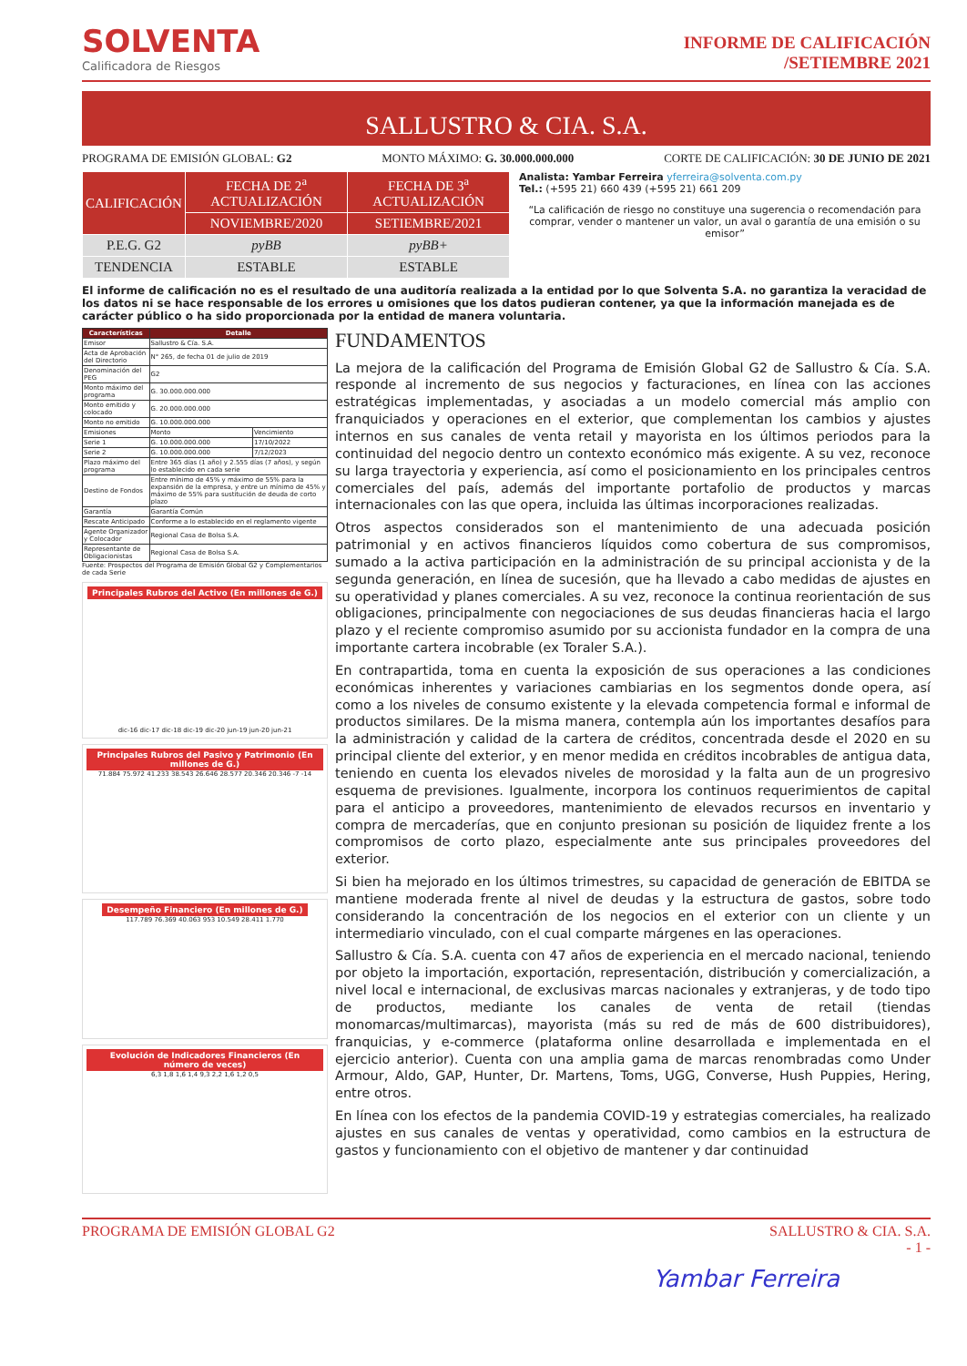SOLVENTA
Calificadora de Riesgos
INFORME DE CALIFICACIÓN
/SETIEMBRE 2021
SALLUSTRO & CIA. S.A.
PROGRAMA DE EMISIÓN GLOBAL: G2 MONTO MÁXIMO: G. 30.000.000.000 CORTE DE CALIFICACIÓN: 30 DE JUNIO DE 2021
| CALIFICACIÓN | FECHA DE 2<sup>a</sup> ACTUALIZACIÓN | FECHA DE 3<sup>a</sup> ACTUALIZACIÓN |
| | NOVIEMBRE/2020 | SETIEMBRE/2021 |
| P.E.G. G2 | pyBB | pyBB+ |
| TENDENCIA | ESTABLE | ESTABLE |
Analista: Yambar Ferreira yferreira@solventa.com.py
Tel.: (+595 21) 660 439 (+595 21) 661 209
“La calificación de riesgo no constituye una sugerencia o recomendación para comprar, vender o mantener un valor, un aval o garantía de una emisión o su emisor”
El informe de calificación no es el resultado de una auditoría realizada a la entidad por lo que Solventa S.A. no garantiza la veracidad de los datos ni se hace responsable de los errores u omisiones que los datos pudieran contener, ya que la información manejada es de carácter público o ha sido proporcionada por la entidad de manera voluntaria.
| Características | Detalle | |
| --- | --- | --- |
| Emisor | Sallustro & Cía. S.A. | |
| Acta de Aprobación del Directorio | N° 265, de fecha 01 de julio de 2019 | |
| Denominación del PEG | G2 | |
| Monto máximo del programa | G. 30.000.000.000 | |
| Monto emitido y colocado | G. 20.000.000.000 | |
| Monto no emitido | G. 10.000.000.000 | |
| Emisiones | Monto | Vencimiento |
| Serie 1 | G. 10.000.000.000 | 17/10/2022 |
| Serie 2 | G. 10.000.000.000 | 7/12/2023 |
| Plazo máximo del programa | Entre 365 días (1 año) y 2.555 días (7 años), y según lo establecido en cada serie | |
| Destino de Fondos | Entre mínimo de 45% y máximo de 55% para la expansión de la empresa, y entre un mínimo de 45% y máximo de 55% para sustitución de deuda de corto plazo | |
| Garantía | Garantía Común | |
| Rescate Anticipado | Conforme a lo establecido en el reglamento vigente | |
| Agente Organizador y Colocador | Regional Casa de Bolsa S.A. | |
| Representante de Obligacionistas | Regional Casa de Bolsa S.A. | |
Fuente: Prospectos del Programa de Emisión Global G2 y Complementarios de cada Serie
Principales Rubros del Activo (En millones de G.)
dic-16 dic-17 dic-18 dic-19 dic-20 jun-19 jun-20 jun-21
Principales Rubros del Pasivo y Patrimonio (En millones de G.)
71.884 75.972 41.233 38.543 26.646 28.577 20.346 20.346 -7 -14
Desempeño Financiero (En millones de G.)
117.789 76.369 40.063 953 10.549 28.411 1.770
Evolución de Indicadores Financieros (En número de veces)
6,3 1,8 1,6 1,4 9,3 2,2 1,6 1,2 0,5
FUNDAMENTOS
La mejora de la calificación del Programa de Emisión Global G2 de Sallustro & Cía. S.A. responde al incremento de sus negocios y facturaciones, en línea con las acciones estratégicas implementadas, y asociadas a un modelo comercial más amplio con franquiciados y operaciones en el exterior, que complementan los cambios y ajustes internos en sus canales de venta retail y mayorista en los últimos periodos para la continuidad del negocio dentro un contexto económico más exigente. A su vez, reconoce su larga trayectoria y experiencia, así como el posicionamiento en los principales centros comerciales del país, además del importante portafolio de productos y marcas internacionales con las que opera, incluida las últimas incorporaciones realizadas.
Otros aspectos considerados son el mantenimiento de una adecuada posición patrimonial y en activos financieros líquidos como cobertura de sus compromisos, sumado a la activa participación en la administración de su principal accionista y de la segunda generación, en línea de sucesión, que ha llevado a cabo medidas de ajustes en su operatividad y planes comerciales. A su vez, reconoce la continua reorientación de sus obligaciones, principalmente con negociaciones de sus deudas financieras hacia el largo plazo y el reciente compromiso asumido por su accionista fundador en la compra de una importante cartera incobrable (ex Toraler S.A.).
En contrapartida, toma en cuenta la exposición de sus operaciones a las condiciones económicas inherentes y variaciones cambiarias en los segmentos donde opera, así como a los niveles de consumo existente y la elevada competencia formal e informal de productos similares. De la misma manera, contempla aún los importantes desafíos para la administración y calidad de la cartera de créditos, concentrada desde el 2020 en su principal cliente del exterior, y en menor medida en créditos incobrables de antigua data, teniendo en cuenta los elevados niveles de morosidad y la falta aun de un progresivo esquema de previsiones. Igualmente, incorpora los continuos requerimientos de capital para el anticipo a proveedores, mantenimiento de elevados recursos en inventario y compra de mercaderías, que en conjunto presionan su posición de liquidez frente a los compromisos de corto plazo, especialmente ante sus principales proveedores del exterior.
Si bien ha mejorado en los últimos trimestres, su capacidad de generación de EBITDA se mantiene moderada frente al nivel de deudas y la estructura de gastos, sobre todo considerando la concentración de los negocios en el exterior con un cliente y un intermediario vinculado, con el cual comparte márgenes en las operaciones.
Sallustro & Cía. S.A. cuenta con 47 años de experiencia en el mercado nacional, teniendo por objeto la importación, exportación, representación, distribución y comercialización, a nivel local e internacional, de exclusivas marcas nacionales y extranjeras, y de todo tipo de productos, mediante los canales de venta de retail (tiendas monomarcas/multimarcas), mayorista (más su red de más de 600 distribuidores), franquicias, y e-commerce (plataforma online desarrollada e implementada en el ejercicio anterior). Cuenta con una amplia gama de marcas renombradas como Under Armour, Aldo, GAP, Hunter, Dr. Martens, Toms, UGG, Converse, Hush Puppies, Hering, entre otros.
En línea con los efectos de la pandemia COVID-19 y estrategias comerciales, ha realizado ajustes en sus canales de ventas y operatividad, como cambios en la estructura de gastos y funcionamiento con el objetivo de mantener y dar continuidad
PROGRAMA DE EMISIÓN GLOBAL G2 SALLUSTRO & CIA. S.A.
- 1 -
Yambar Ferreira